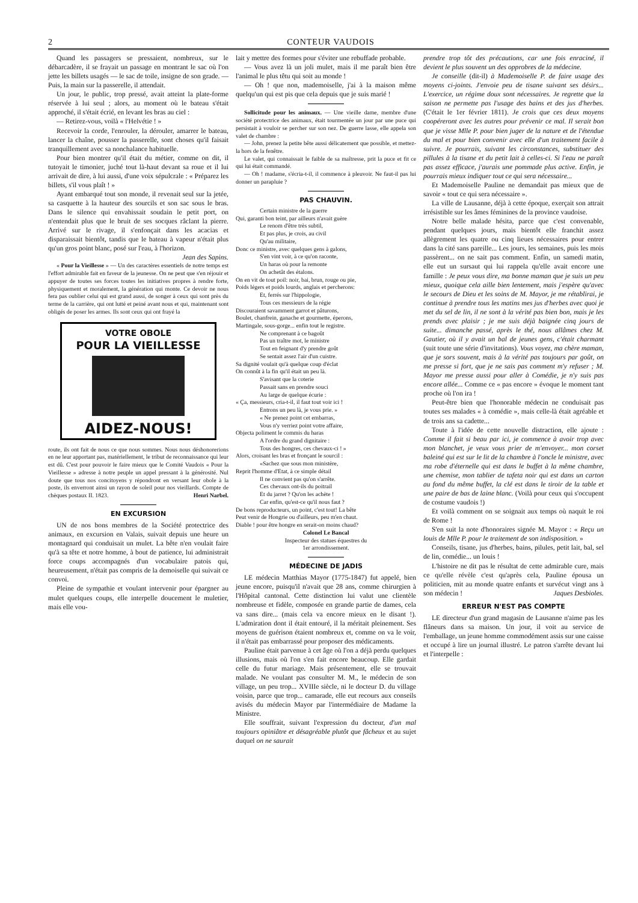2 CONTEUR VAUDOIS
Quand les passagers se pressaient, nombreux, sur le débarcadère, il se frayait un passage en montrant le sac où l'on jette les billets usagés — le sac de toile, insigne de son grade. — Puis, la main sur la passerelle, il attendait.
Un jour, le public, trop pressé, avait atteint la plate-forme réservée à lui seul ; alors, au moment où le bateau s'était approché, il s'était écrié, en levant les bras au ciel :
— Retirez-vous, voilà « l'Helvétie ! »
Recevoir la corde, l'enrouler, la dérouler, amarrer le bateau, lancer la chaîne, pousser la passerelle, sont choses qu'il faisait tranquillement avec sa nonchalance habituelle.
Pour bien montrer qu'il était du métier, comme on dit, il tutoyait le timonier, juché tout là-haut devant sa roue et il lui arrivait de dire, à lui aussi, d'une voix sépulcrale : « Préparez les billets, s'il vous plaît ! »
Ayant embarqué tout son monde, il revenait seul sur la jetée, sa casquette à la hauteur des sourcils et son sac sous le bras. Dans le silence qui envahissait soudain le petit port, on n'entendait plus que le bruit de ses socques râclant la pierre. Arrivé sur le rivage, il s'enfonçait dans les acacias et disparaissait bientôt, tandis que le bateau à vapeur n'était plus qu'un gros point blanc, posé sur l'eau, à l'horizon.
Jean des Sapins.
« Pour la Vieillesse » — Un des caractères essentiels de notre temps est l'effort admirable fait en faveur de la jeunesse. On ne peut que s'en réjouir et appuyer de toutes ses forces toutes les initiatives propres à rendre forte, physiquement et moralement, la génération qui monte. Ce devoir ne nous fera pas oublier celui qui est grand aussi, de songer à ceux qui sont près du terme de la carrière, qui ont lutté et peiné avant nous et qui, maintenant sont obligés de poser les armes. Ils sont ceux qui ont frayé la
VOTRE OBOLE
POUR LA VIEILLESSE
AIDEZ-NOUS!
route, ils ont fait de nous ce que nous sommes. Nous nous déshonorerions en ne leur apportant pas, matériellement, le tribut de reconnaissance qui leur est dû. C'est pour pouvoir le faire mieux que le Comité Vaudois « Pour la Vieillesse » adresse à notre peuple un appel pressant à la générosité. Nul doute que tous nos concitoyens y répondront en versant leur obole à la poste, ils enverront ainsi un rayon de soleil pour nos vieillards. Compte de chèques postaux II. 1823. Henri Narbel.
EN EXCURSION
UN de nos bons membres de la Société protectrice des animaux, en excursion en Valais, suivait depuis une heure un montagnard qui conduisait un mulet. La bête n'en voulait faire qu'à sa tête et notre homme, à bout de patience, lui administrait force coups accompagnés d'un vocabulaire patois qui, heureusement, n'était pas compris de la demoiselle qui suivait ce convoi.
Pleine de sympathie et voulant intervenir pour épargner au mulet quelques coups, elle interpelle doucement le muletier, mais elle vou-
lait y mettre des formes pour s'éviter une rebuffade probable.
— Vous avez là un joli mulet, mais il me paraît bien être l'animal le plus têtu qui soit au monde !
— Oh ! que non, mademoiselle, j'ai à la maison même quelqu'un qui est pis que cela depuis que je suis marié !
Sollicitude pour les animaux. — Une vieille dame, membre d'une société protectrice des animaux, était tourmentée un jour par une puce qui persistait à vouloir se percher sur son nez. De guerre lasse, elle appela son valet de chambre :
— John, prenez la petite bête aussi délicatement que possible, et mettez-la hors de la fenêtre.
Le valet, qui connaissait le faible de sa maîtresse, prit la puce et fit ce qui lui était commandé.
— Oh ! madame, s'écria-t-il, il commence à pleuvoir. Ne faut-il pas lui donner un parapluie ?
PAS CHAUVIN.
Certain ministre de la guerre
Qui, garanti bon teint, par ailleurs n'avait guère
Le renom d'être très subtil,
Et pas plus, je crois, au civil
Qu'au militaire,
Donc ce ministre, avec quelques gens à galons,
S'en vint voir, à ce qu'on raconte,
Un haras où pour la remonte
On achetât des étalons.
On en vit de tout poil: noir, bai, brun, rouge ou pie,
Poids légers et poids lourds, anglais et percherons:
Et, ferrés sur l'hippologie,
Tous ces messieurs de la régie
Discouraient savamment garrot et pâturons,
Boulet, chanfrein, ganache et gourmette, éperons,
Martingale, sous-gorge... enfin tout le registre.
Ne comprenant à ce bagoût
Pas un traître mot, le ministre
Tout en feignant d'y prendre goût
Se sentait assez l'air d'un cuistre.
Sa dignité voulait qu'à quelque coup d'éclat
On connût à la fin qu'il était un peu là.
S'avisant que la coterie
Passait sans en prendre souci
Au large de quelque écurie :
« Ça, messieurs, cria-t-il, il faut tout voir ici !
Entrons un peu là, je vous prie. »
« Ne prenez point cet embarras,
Vous n'y verriez point votre affaire,
Objecta poliment le commis du haras
A l'ordre du grand dignitaire :
Tous des hongres, ces chevaux-ci ! »
Alors, croisant les bras et fronçant le sourcil :
«Sachez que sous mon ministère,
Reprit l'homme d'Etat, à ce simple détail
Il ne convient pas qu'on s'arrête.
Ces chevaux ont-ils du poitrail
Et du jarret ? Qu'on les achète !
Car enfin, qu'est-ce qu'il nous faut ?
De bons reproducteurs, un point, c'est tout! La bête
Peut venir de Hongrie ou d'ailleurs, peu m'en chaut.
Diable ! pour être hongre en serait-on moins chaud?
Colonel Le Bancal
Inspecteur des statues équestres du
1er arrondissement.
MÉDECINE DE JADIS
LE médecin Matthias Mayor (1775-1847) fut appelé, bien jeune encore, puisqu'il n'avait que 28 ans, comme chirurgien à l'Hôpital cantonal. Cette distinction lui valut une clientèle nombreuse et fidèle, composée en grande partie de dames, cela va sans dire... (mais cela va encore mieux en le disant !). L'admiration dont il était entouré, il la méritait pleinement. Ses moyens de guérison étaient nombreux et, comme on va le voir, il n'était pas embarrassé pour proposer des médicaments.
Pauline était parvenue à cet âge où l'on a déjà perdu quelques illusions, mais où l'on s'en fait encore beaucoup. Elle gardait celle du futur mariage. Mais présentement, elle se trouvait malade. Ne voulant pas consulter M. M., le médecin de son village, un peu trop... XVIIIe siècle, ni le docteur D. du village voisin, parce que trop... camarade, elle eut recours aux conseils avisés du médecin Mayor par l'intermédiaire de Madame la Ministre.
Elle souffrait, suivant l'expression du docteur, d'un mal toujours opiniâtre et désagréable plutôt que fâcheux et au sujet duquel on ne saurait
prendre trop tôt des précautions, car une fois enraciné, il devient le plus souvent un des opprobres de la médecine.
Je conseille (dit-il) à Mademoiselle P. de faire usage des moyens ci-joints. J'envoie peu de tisane suivant ses désirs... L'exercice, un régime doux sont nécessaires. Je regrette que la saison ne permette pas l'usage des bains et des jus d'herbes. (C'était le 1er février 1811). Je crois que ces deux moyens coopéreront avec les autres pour prévenir ce mal. Il serait bon que je visse Mlle P. pour bien juger de la nature et de l'étendue du mal et pour bien convenir avec elle d'un traitement facile à suivre. Je pourrais, suivant les circonstances, substituer des pillules à la tisane et du petit lait à celles-ci. Si l'eau ne paraît pas assez efficace, j'aurais une pommade plus active. Enfin, je pourrais mieux indiquer tout ce qui sera nécessaire...
Et Mademoiselle Pauline ne demandait pas mieux que de savoir « tout ce qui sera nécessaire ».
La ville de Lausanne, déjà à cette époque, exerçait son attrait irrésistible sur les âmes féminines de la province vaudoise.
Notre belle malade hésita, parce que c'est convenable, pendant quelques jours, mais bientôt elle franchit assez allègrement les quatre ou cinq lieues nécessaires pour entrer dans la cité sans pareille... Les jours, les semaines, puis les mois passèrent... on ne sait pas comment. Enfin, un samedi matin, elle eut un sursaut qui lui rappela qu'elle avait encore une famille : Je peux vous dire, ma bonne maman que je suis un peu mieux, quoique cela aille bien lentement, mais j'espère qu'avec le secours de Dieu et les soins de M. Mayor, je me rétablirai, je continue à prendre tous les matins mes jus d'herbes avec quoi je met du sel de lin, il ne sont à la vérité pas bien bon, mais je les prends avec plaisir ; je me suis déjà baignée cinq jours de suite... dimanche passé, après le thé, nous allâmes chez M. Gautier, où il y avait un bal de jeunes gens, c'était charmant (suit toute une série d'invitations). Vous voyez, ma chère maman, que je sors souvent, mais à la vérité pas toujours par goût, on me presse si fort, que je ne sais pas comment m'y refuser ; M. Mayor me presse aussi pour aller à Comédie, je n'y suis pas encore allée... Comme ce « pas encore » évoque le moment tant proche où l'on ira !
Peut-être bien que l'honorable médecin ne conduisait pas toutes ses malades « à comédie », mais celle-là était agréable et de trois ans sa cadette...
Toute à l'idée de cette nouvelle distraction, elle ajoute : Comme il fait si beau par ici, je commence à avoir trop avec mon blanchet, je veux vous prier de m'envoyer... mon corset baleiné qui est sur le lit de la chambre à l'oncle le ministre, avec ma robe d'éternelle qui est dans le buffet à la même chambre, une chemise, mon tablier de tafeta noir qui est dans un carton au fond du même buffet, la clé est dans le tiroir de la table et une paire de bas de laine blanc. (Voilà pour ceux qui s'occupent de costume vaudois !)
Et voilà comment on se soignait aux temps où naquit le roi de Rome !
S'en suit la note d'honoraires signée M. Mayor : « Reçu un louis de Mlle P. pour le traitement de son indisposition. »
Conseils, tisane, jus d'herbes, bains, pilules, petit lait, bal, sel de lin, comédie... un louis !
L'histoire ne dit pas le résultat de cette admirable cure, mais ce qu'elle révèle c'est qu'après cela, Pauline épousa un politicien, mit au monde quatre enfants et survécut vingt ans à son médecin ! Jaques Desbioles.
ERREUR N'EST PAS COMPTE
LE directeur d'un grand magasin de Lausanne n'aime pas les flâneurs dans sa maison. Un jour, il voit au service de l'emballage, un jeune homme commodément assis sur une caisse et occupé à lire un journal illustré. Le patron s'arrête devant lui et l'interpelle :